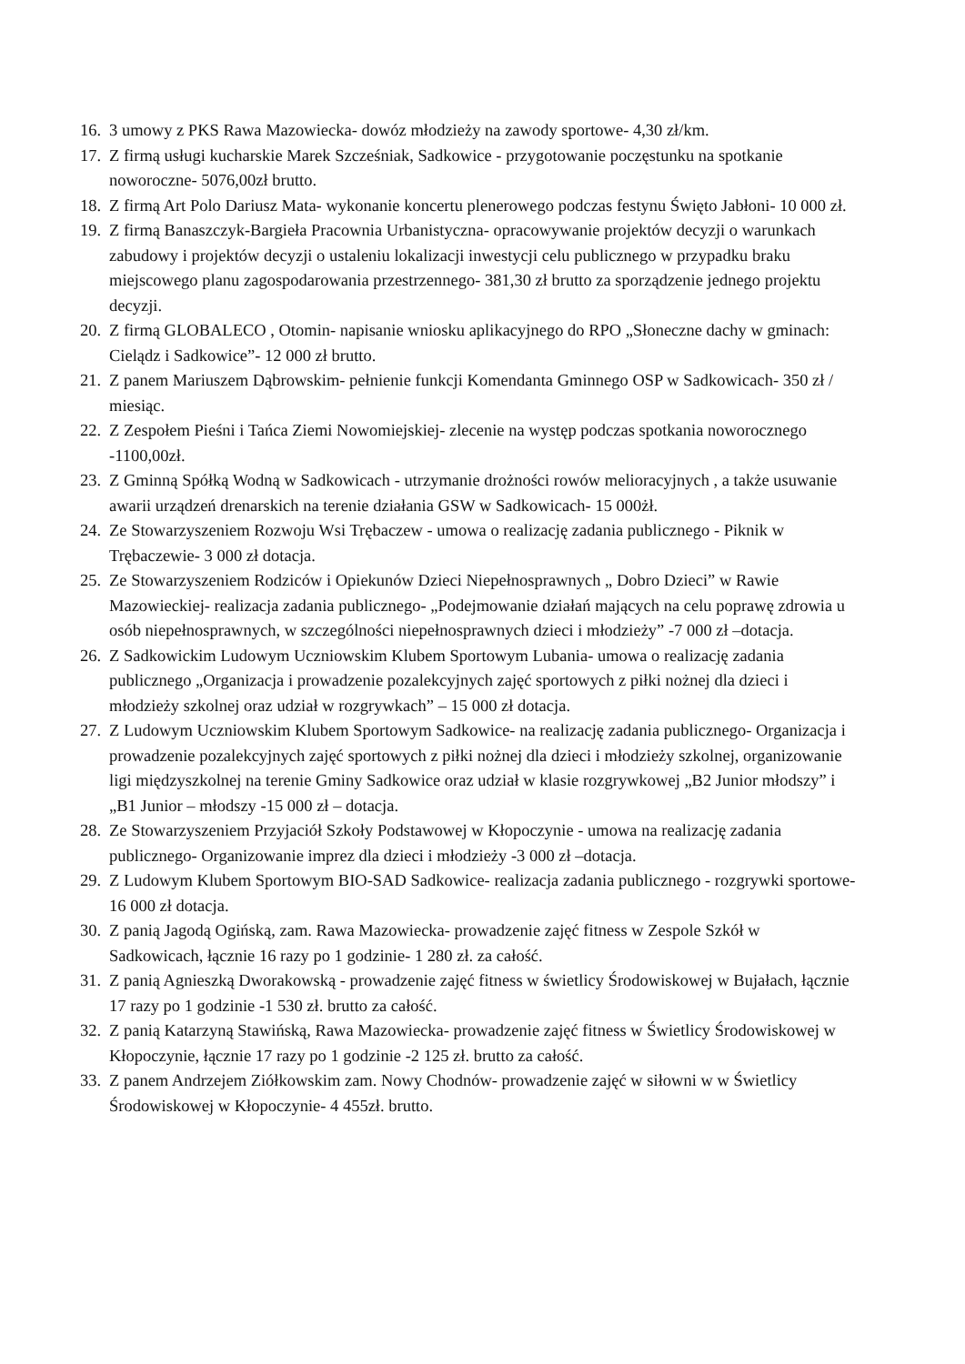16. 3 umowy z PKS Rawa Mazowiecka- dowóz młodzieży na zawody sportowe- 4,30 zł/km.
17. Z firmą usługi kucharskie Marek Szcześniak, Sadkowice - przygotowanie poczęstunku na spotkanie noworoczne- 5076,00zł brutto.
18. Z firmą Art Polo Dariusz Mata- wykonanie koncertu plenerowego podczas festynu Święto Jabłoni- 10 000 zł.
19. Z firmą Banaszczyk-Bargieła Pracownia Urbanistyczna- opracowywanie projektów decyzji o warunkach zabudowy i projektów decyzji o ustaleniu lokalizacji inwestycji celu publicznego w przypadku braku miejscowego planu zagospodarowania przestrzennego- 381,30 zł brutto za sporządzenie jednego projektu decyzji.
20. Z firmą GLOBALECO , Otomin- napisanie wniosku aplikacyjnego do RPO „Słoneczne dachy w gminach: Cielądz i Sadkowice”- 12 000 zł brutto.
21. Z panem Mariuszem Dąbrowskim- pełnienie funkcji Komendanta Gminnego OSP w Sadkowicach- 350 zł / miesiąc.
22. Z Zespołem Pieśni i Tańca Ziemi Nowomiejskiej- zlecenie na występ podczas spotkania noworocznego -1100,00zł.
23. Z Gminną Spółką Wodną w Sadkowicach - utrzymanie drożności rowów melioracyjnych , a także usuwanie awarii urządzeń drenarskich na terenie działania GSW w Sadkowicach- 15 000żł.
24. Ze Stowarzyszeniem Rozwoju Wsi Trębaczew - umowa o realizację zadania publicznego - Piknik w Trębaczewie- 3 000 zł dotacja.
25. Ze Stowarzyszeniem Rodziców i Opiekunów Dzieci Niepełnosprawnych „ Dobro Dzieci” w Rawie Mazowieckiej- realizacja zadania publicznego- „Podejmowanie działań mających na celu poprawę zdrowia u osób niepełnosprawnych, w szczególności niepełnosprawnych dzieci i młodzieży” -7 000 zł –dotacja.
26. Z Sadkowickim Ludowym Uczniowskim Klubem Sportowym Lubania- umowa o realizację zadania publicznego „Organizacja i prowadzenie pozalekcyjnych zajęć sportowych z piłki nożnej dla dzieci i młodzieży szkolnej oraz udział w rozgrywkach” – 15 000 zł dotacja.
27. Z Ludowym Uczniowskim Klubem Sportowym Sadkowice- na realizację zadania publicznego- Organizacja i prowadzenie pozalekcyjnych zajęć sportowych z piłki nożnej dla dzieci i młodzieży szkolnej, organizowanie ligi międzyszkolnej na terenie Gminy Sadkowice oraz udział w klasie rozgrywkowej „B2 Junior młodszy” i „B1 Junior – młodszy -15 000 zł – dotacja.
28. Ze Stowarzyszeniem Przyjaciół Szkoły Podstawowej w Kłopoczynie - umowa na realizację zadania publicznego- Organizowanie imprez dla dzieci i młodzieży -3 000 zł –dotacja.
29. Z Ludowym Klubem Sportowym BIO-SAD Sadkowice- realizacja zadania publicznego - rozgrywki sportowe- 16 000 zł dotacja.
30. Z panią Jagodą Ogińską, zam. Rawa Mazowiecka- prowadzenie zajęć fitness w Zespole Szkół w Sadkowicach, łącznie 16 razy po 1 godzinie- 1 280 zł. za całość.
31. Z panią Agnieszką Dworakowską - prowadzenie zajęć fitness w świetlicy Środowiskowej w Bujałach, łącznie 17 razy po 1 godzinie -1 530 zł. brutto za całość.
32. Z panią Katarzyną Stawińską, Rawa Mazowiecka- prowadzenie zajęć fitness w Świetlicy Środowiskowej w Kłopoczynie, łącznie 17 razy po 1 godzinie -2 125 zł. brutto za całość.
33. Z panem Andrzejem Ziółkowskim zam. Nowy Chodnów- prowadzenie zajęć w siłowni w w Świetlicy Środowiskowej w Kłopoczynie- 4 455zł. brutto.